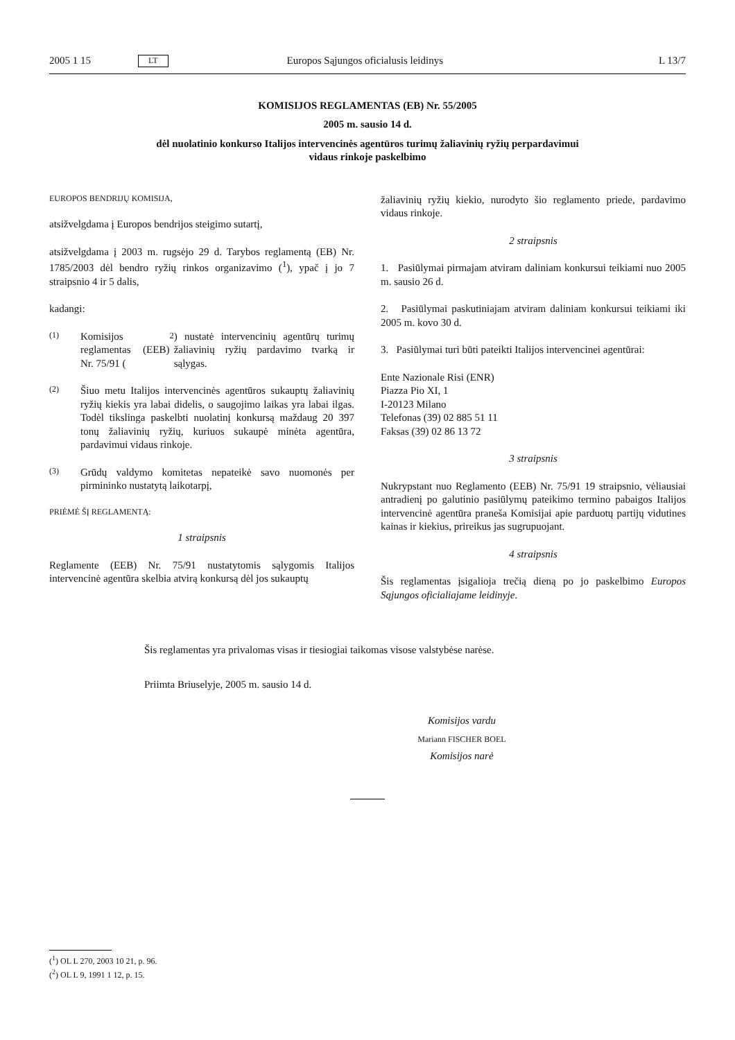2005 1 15 LT Europos Sąjungos oficialusis leidinys L 13/7
KOMISIJOS REGLAMENTAS (EB) Nr. 55/2005
2005 m. sausio 14 d.
dėl nuolatinio konkurso Italijos intervencinės agentūros turimų žaliavinių ryžių perpardavimui
vidaus rinkoje paskelbimo
EUROPOS BENDRIJŲ KOMISIJA,
atsižvelgdama į Europos bendrijos steigimo sutartį,
atsižvelgdama į 2003 m. rugsėjo 29 d. Tarybos reglamentą (EB) Nr. 1785/2003 dėl bendro ryžių rinkos organizavimo (<sup>1</sup>), ypač į jo 7 straipsnio 4 ir 5 dalis,
kadangi:
(1) Komisijos reglamentas (EEB) Nr. 75/91 (<sup>2</sup>) nustatė intervencinių agentūrų turimų žaliavinių ryžių pardavimo tvarką ir sąlygas.
(2) Šiuo metu Italijos intervencinės agentūros sukauptų žaliavinių ryžių kiekis yra labai didelis, o saugojimo laikas yra labai ilgas. Todėl tikslinga paskelbti nuolatinį konkursą maždaug 20 397 tonų žaliavinių ryžių, kuriuos sukaupė minėta agentūra, pardavimui vidaus rinkoje.
(3) Grūdų valdymo komitetas nepateikė savo nuomonės per pirmininko nustatytą laikotarpį,
PRIĖMĖ ŠĮ REGLAMENTĄ:
1 straipsnis
Reglamente (EEB) Nr. 75/91 nustatytomis sąlygomis Italijos intervencinė agentūra skelbia atvirą konkursą dėl jos sukauptų
žaliavinių ryžių kiekio, nurodyto šio reglamento priede, pardavimo vidaus rinkoje.
2 straipsnis
1. Pasiūlymai pirmajam atviram daliniam konkursui teikiami nuo 2005 m. sausio 26 d.
2. Pasiūlymai paskutiniajam atviram daliniam konkursui teikiami iki 2005 m. kovo 30 d.
3. Pasiūlymai turi būti pateikti Italijos intervencinei agentūrai:
Ente Nazionale Risi (ENR)
Piazza Pio XI, 1
I-20123 Milano
Telefonas (39) 02 885 51 11
Faksas (39) 02 86 13 72
3 straipsnis
Nukrypstant nuo Reglamento (EEB) Nr. 75/91 19 straipsnio, vėliausiai antradienį po galutinio pasiūlymų pateikimo termino pabaigos Italijos intervencinė agentūra praneša Komisijai apie parduotų partijų vidutines kainas ir kiekius, prireikus jas sugrupuojant.
4 straipsnis
Šis reglamentas įsigalioja trečią dieną po jo paskelbimo Europos Sąjungos oficialiajame leidinyje.
Šis reglamentas yra privalomas visas ir tiesiogiai taikomas visose valstybėse narėse.
Priimta Briuselyje, 2005 m. sausio 14 d.
Komisijos vardu
Mariann FISCHER BOEL
Komisijos narė
(<sup>1</sup>) OL L 270, 2003 10 21, p. 96.
(<sup>2</sup>) OL L 9, 1991 1 12, p. 15.